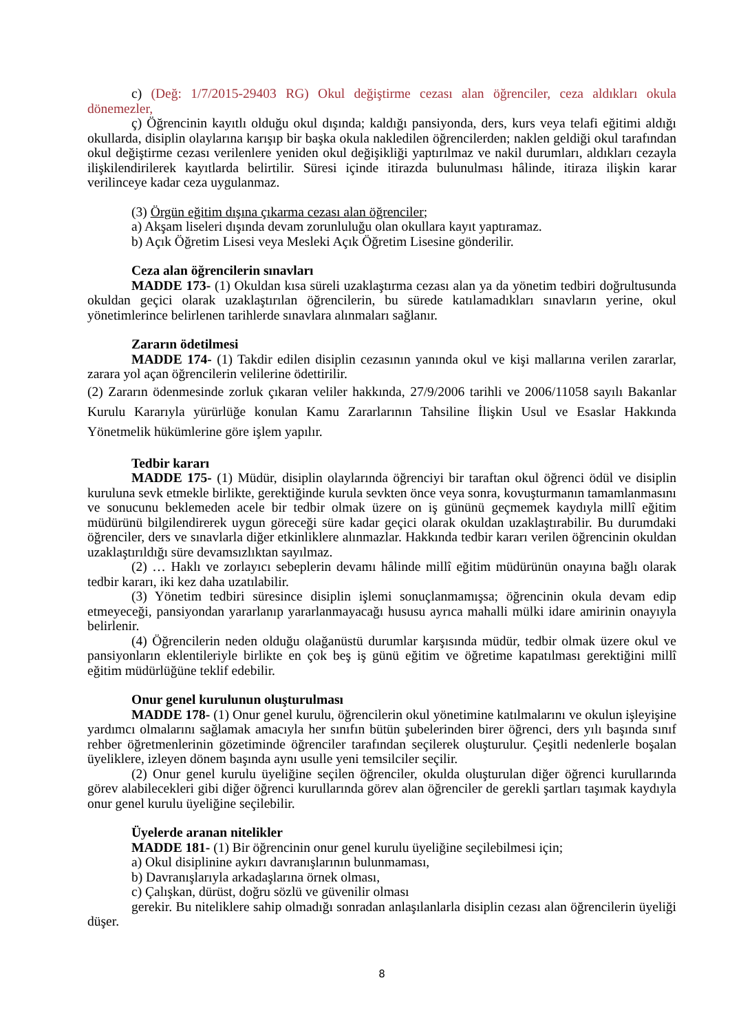c) (Değ: 1/7/2015-29403 RG) Okul değiştirme cezası alan öğrenciler, ceza aldıkları okula dönemezler,
ç) Öğrencinin kayıtlı olduğu okul dışında; kaldığı pansiyonda, ders, kurs veya telafi eğitimi aldığı okullarda, disiplin olaylarına karışıp bir başka okula nakledilen öğrencilerden; naklen geldiği okul tarafından okul değiştirme cezası verilenlere yeniden okul değişikliği yaptırılmaz ve nakil durumları, aldıkları cezayla ilişkilendirilerek kayıtlarda belirtilir. Süresi içinde itirazda bulunulması hâlinde, itiraza ilişkin karar verilinceye kadar ceza uygulanmaz.
(3) Örgün eğitim dışına çıkarma cezası alan öğrenciler;
a) Akşam liseleri dışında devam zorunluluğu olan okullara kayıt yaptıramaz.
b) Açık Öğretim Lisesi veya Mesleki Açık Öğretim Lisesine gönderilir.
Ceza alan öğrencilerin sınavları
MADDE 173- (1) Okuldan kısa süreli uzaklaştırma cezası alan ya da yönetim tedbiri doğrultusunda okuldan geçici olarak uzaklaştırılan öğrencilerin, bu sürede katılamadıkları sınavların yerine, okul yönetimlerince belirlenen tarihlerde sınavlara alınmaları sağlanır.
Zararın ödetilmesi
MADDE 174- (1) Takdir edilen disiplin cezasının yanında okul ve kişi mallarına verilen zararlar, zarara yol açan öğrencilerin velilerine ödettirilir.
(2) Zararın ödenmesinde zorluk çıkaran veliler hakkında, 27/9/2006 tarihli ve 2006/11058 sayılı Bakanlar Kurulu Kararıyla yürürlüğe konulan Kamu Zararlarının Tahsiline İlişkin Usul ve Esaslar Hakkında Yönetmelik hükümlerine göre işlem yapılır.
Tedbir kararı
MADDE 175- (1) Müdür, disiplin olaylarında öğrenciyi bir taraftan okul öğrenci ödül ve disiplin kuruluna sevk etmekle birlikte, gerektiğinde kurula sevkten önce veya sonra, kovuşturmanın tamamlanmasını ve sonucunu beklemeden acele bir tedbir olmak üzere on iş gününü geçmemek kaydıyla millî eğitim müdürünü bilgilendirerek uygun göreceği süre kadar geçici olarak okuldan uzaklaştırabilir. Bu durumdaki öğrenciler, ders ve sınavlarla diğer etkinliklere alınmazlar. Hakkında tedbir kararı verilen öğrencinin okuldan uzaklaştırıldığı süre devamsızlıktan sayılmaz.
(2) … Haklı ve zorlayıcı sebeplerin devamı hâlinde millî eğitim müdürünün onayına bağlı olarak tedbir kararı, iki kez daha uzatılabilir.
(3) Yönetim tedbiri süresince disiplin işlemi sonuçlanmamışsa; öğrencinin okula devam edip etmeyeceği, pansiyondan yararlanıp yararlanmayacağı hususu ayrıca mahalli mülki idare amirinin onayıyla belirlenir.
(4) Öğrencilerin neden olduğu olağanüstü durumlar karşısında müdür, tedbir olmak üzere okul ve pansiyonların eklentileriyle birlikte en çok beş iş günü eğitim ve öğretime kapatılması gerektiğini millî eğitim müdürlüğüne teklif edebilir.
Onur genel kurulunun oluşturulması
MADDE 178- (1) Onur genel kurulu, öğrencilerin okul yönetimine katılmalarını ve okulun işleyişine yardımcı olmalarını sağlamak amacıyla her sınıfın bütün şubelerinden birer öğrenci, ders yılı başında sınıf rehber öğretmenlerinin gözetiminde öğrenciler tarafından seçilerek oluşturulur. Çeşitli nedenlerle boşalan üyeliklere, izleyen dönem başında aynı usulle yeni temsilciler seçilir.
(2) Onur genel kurulu üyeliğine seçilen öğrenciler, okulda oluşturulan diğer öğrenci kurullarında görev alabilecekleri gibi diğer öğrenci kurullarında görev alan öğrenciler de gerekli şartları taşımak kaydıyla onur genel kurulu üyeliğine seçilebilir.
Üyelerde aranan nitelikler
MADDE 181- (1) Bir öğrencinin onur genel kurulu üyeliğine seçilebilmesi için;
a) Okul disiplinine aykırı davranışlarının bulunmaması,
b) Davranışlarıyla arkadaşlarına örnek olması,
c) Çalışkan, dürüst, doğru sözlü ve güvenilir olması
gerekir. Bu niteliklere sahip olmadığı sonradan anlaşılanlarla disiplin cezası alan öğrencilerin üyeliği düşer.
8